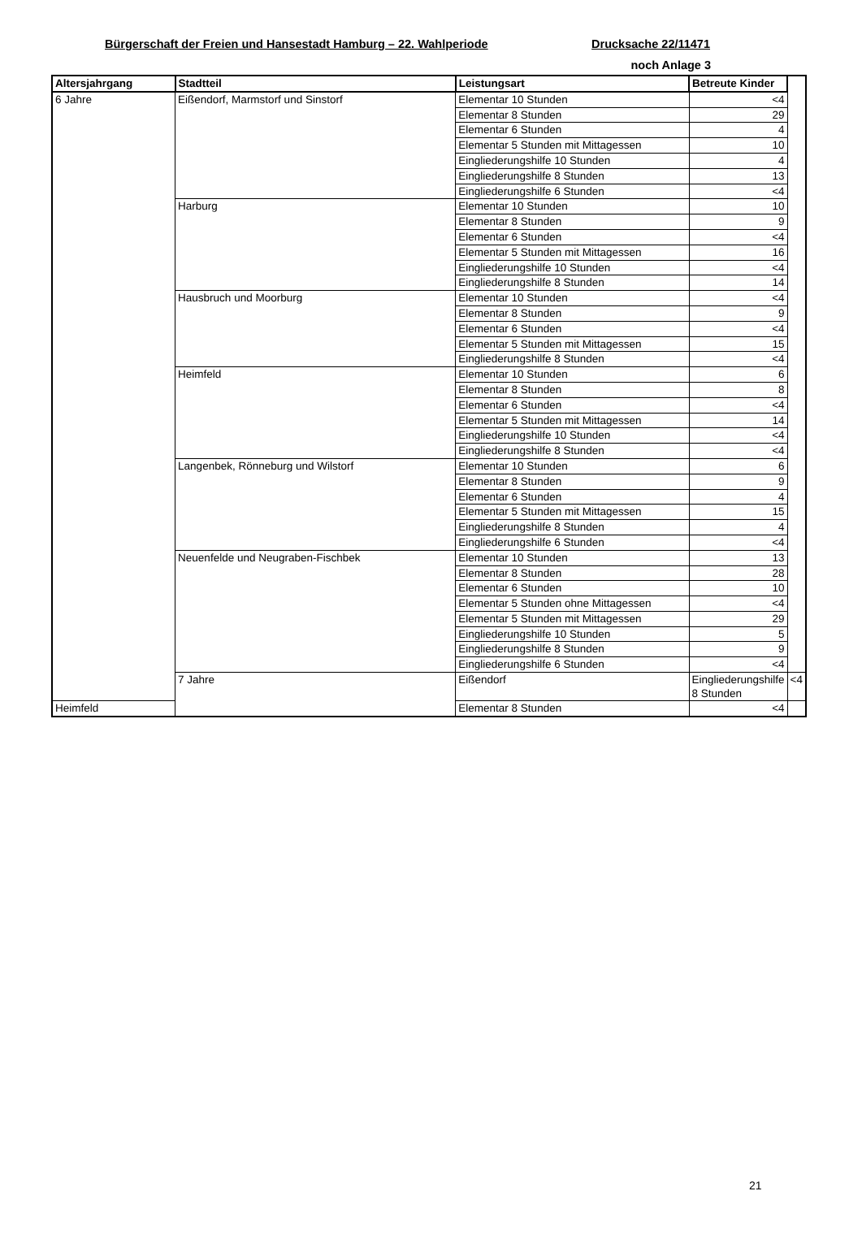Bürgerschaft der Freien und Hansestadt Hamburg – 22. Wahlperiode Drucksache 22/11471
noch Anlage 3
| Altersjahrgang | Stadtteil | Leistungsart | Betreute Kinder | |
| --- | --- | --- | --- | --- |
| 6 Jahre | Eißendorf, Marmstorf und Sinstorf | Elementar 10 Stunden | <4 | |
| | | Elementar 8 Stunden | 29 | |
| | | Elementar 6 Stunden | 4 | |
| | | Elementar 5 Stunden mit Mittagessen | 10 | |
| | | Eingliederungshilfe 10 Stunden | 4 | |
| | | Eingliederungshilfe 8 Stunden | 13 | |
| | | Eingliederungshilfe 6 Stunden | <4 | |
| | Harburg | Elementar 10 Stunden | 10 | |
| | | Elementar 8 Stunden | 9 | |
| | | Elementar 6 Stunden | <4 | |
| | | Elementar 5 Stunden mit Mittagessen | 16 | |
| | | Eingliederungshilfe 10 Stunden | <4 | |
| | | Eingliederungshilfe 8 Stunden | 14 | |
| | Hausbruch und Moorburg | Elementar 10 Stunden | <4 | |
| | | Elementar 8 Stunden | 9 | |
| | | Elementar 6 Stunden | <4 | |
| | | Elementar 5 Stunden mit Mittagessen | 15 | |
| | | Eingliederungshilfe 8 Stunden | <4 | |
| | Heimfeld | Elementar 10 Stunden | 6 | |
| | | Elementar 8 Stunden | 8 | |
| | | Elementar 6 Stunden | <4 | |
| | | Elementar 5 Stunden mit Mittagessen | 14 | |
| | | Eingliederungshilfe 10 Stunden | <4 | |
| | | Eingliederungshilfe 8 Stunden | <4 | |
| | Langenbek, Rönneburg und Wilstorf | Elementar 10 Stunden | 6 | |
| | | Elementar 8 Stunden | 9 | |
| | | Elementar 6 Stunden | 4 | |
| | | Elementar 5 Stunden mit Mittagessen | 15 | |
| | | Eingliederungshilfe 8 Stunden | 4 | |
| | | Eingliederungshilfe 6 Stunden | <4 | |
| | Neuenfelde und Neugraben-Fischbek | Elementar 10 Stunden | 13 | |
| | | Elementar 8 Stunden | 28 | |
| | | Elementar 6 Stunden | 10 | |
| | | Elementar 5 Stunden ohne Mittagessen | <4 | |
| | | Elementar 5 Stunden mit Mittagessen | 29 | |
| | | Eingliederungshilfe 10 Stunden | 5 | |
| | | Eingliederungshilfe 8 Stunden | 9 | |
| | | Eingliederungshilfe 6 Stunden | <4 | |
| | 7 Jahre | Eißendorf | Eingliederungshilfe 8 Stunden | <4 |
| Heimfeld | | Elementar 8 Stunden | <4 | |
21